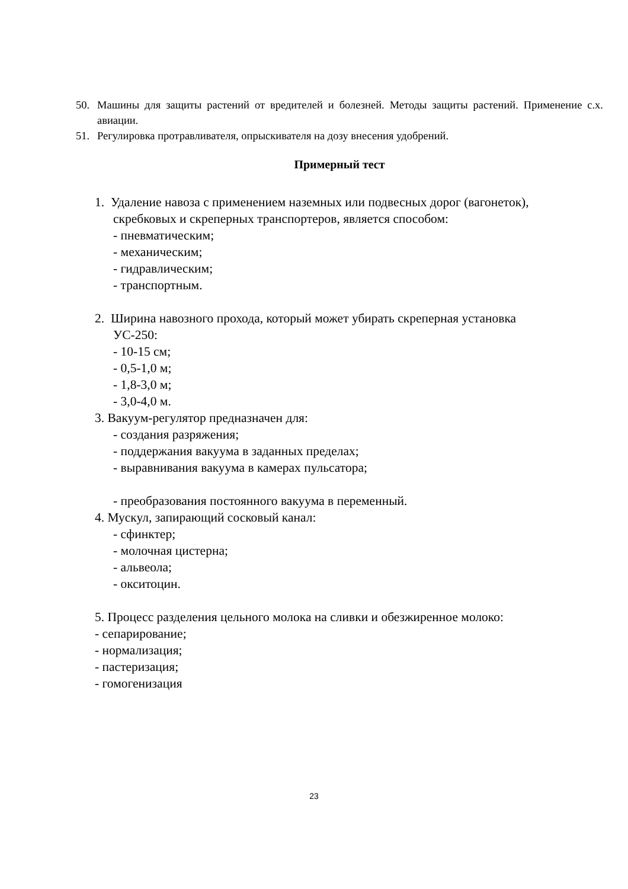50. Машины для защиты растений от вредителей и болезней. Методы защиты растений. Применение с.х. авиации.
51. Регулировка протравливателя, опрыскивателя на дозу внесения удобрений.
Примерный тест
1. Удаление навоза с применением наземных или подвесных дорог (вагонеток),
скребковых и скреперных транспортеров, является способом:
- пневматическим;
- механическим;
- гидравлическим;
- транспортным.
2. Ширина навозного прохода, который может убирать скреперная установка
УС-250:
- 10-15 см;
- 0,5-1,0 м;
- 1,8-3,0 м;
- 3,0-4,0 м.
3. Вакуум-регулятор предназначен для:
- создания разряжения;
- поддержания вакуума в заданных пределах;
- выравнивания вакуума в камерах пульсатора;
- преобразования постоянного вакуума в переменный.
4. Мускул, запирающий сосковый канал:
- сфинктер;
- молочная цистерна;
- альвеола;
- окситоцин.
5. Процесс разделения цельного молока на сливки и обезжиренное молоко:
- сепарирование;
- нормализация;
- пастеризация;
- гомогенизация
23